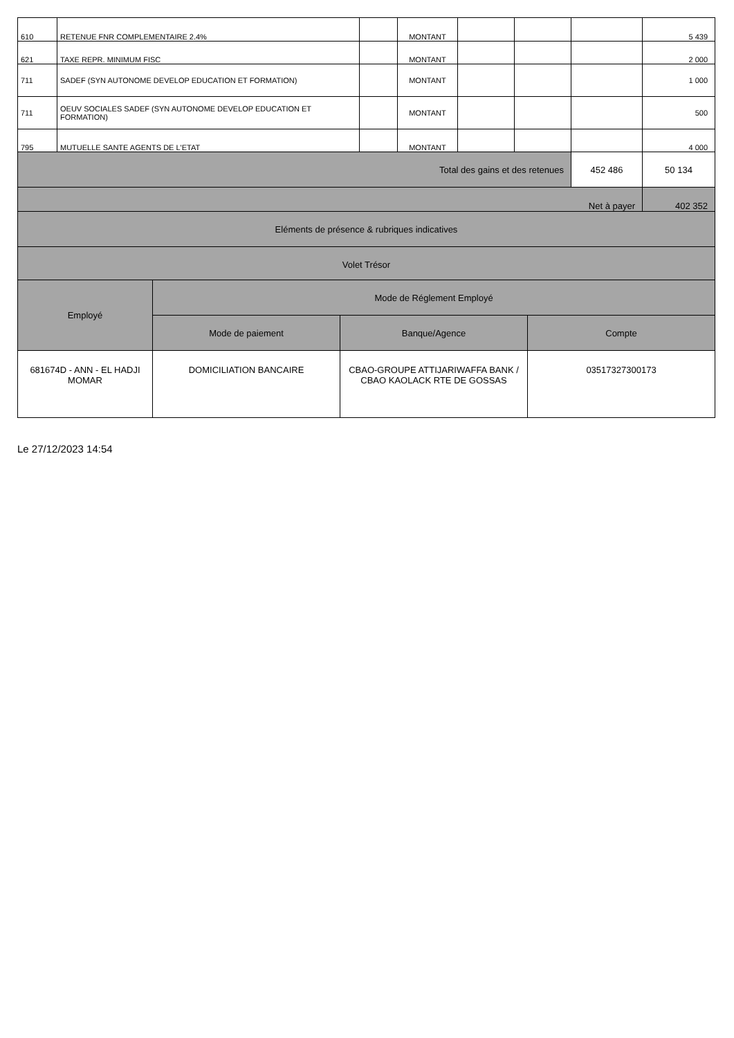| 610 | RETENUE FNR COMPLEMENTAIRE 2.4% | | MONTANT | | | | 5 439 |
| 621 | TAXE REPR. MINIMUM FISC | | MONTANT | | | | 2 000 |
| 711 | SADEF (SYN AUTONOME DEVELOP EDUCATION ET FORMATION) | | MONTANT | | | | 1 000 |
| 711 | OEUV SOCIALES SADEF (SYN AUTONOME DEVELOP EDUCATION ET FORMATION) | | MONTANT | | | | 500 |
| 795 | MUTUELLE SANTE AGENTS DE L'ETAT | | MONTANT | | | | 4 000 |
| Total des gains et des retenues | | | | | | 452 486 | 50 134 |
| Net à payer | | | | | | | 402 352 |
| Eléments de présence & rubriques indicatives | | | | | | | |
| Volet Trésor | | | | | | | |
| Employé | Mode de Réglement Employé | | |
| | Mode de paiement | Banque/Agence | Compte |
| 681674D - ANN - EL HADJI MOMAR | DOMICILIATION BANCAIRE | CBAO-GROUPE ATTIJARIWAFFA BANK / CBAO KAOLACK RTE DE GOSSAS | 03517327300173 |
Le 27/12/2023 14:54